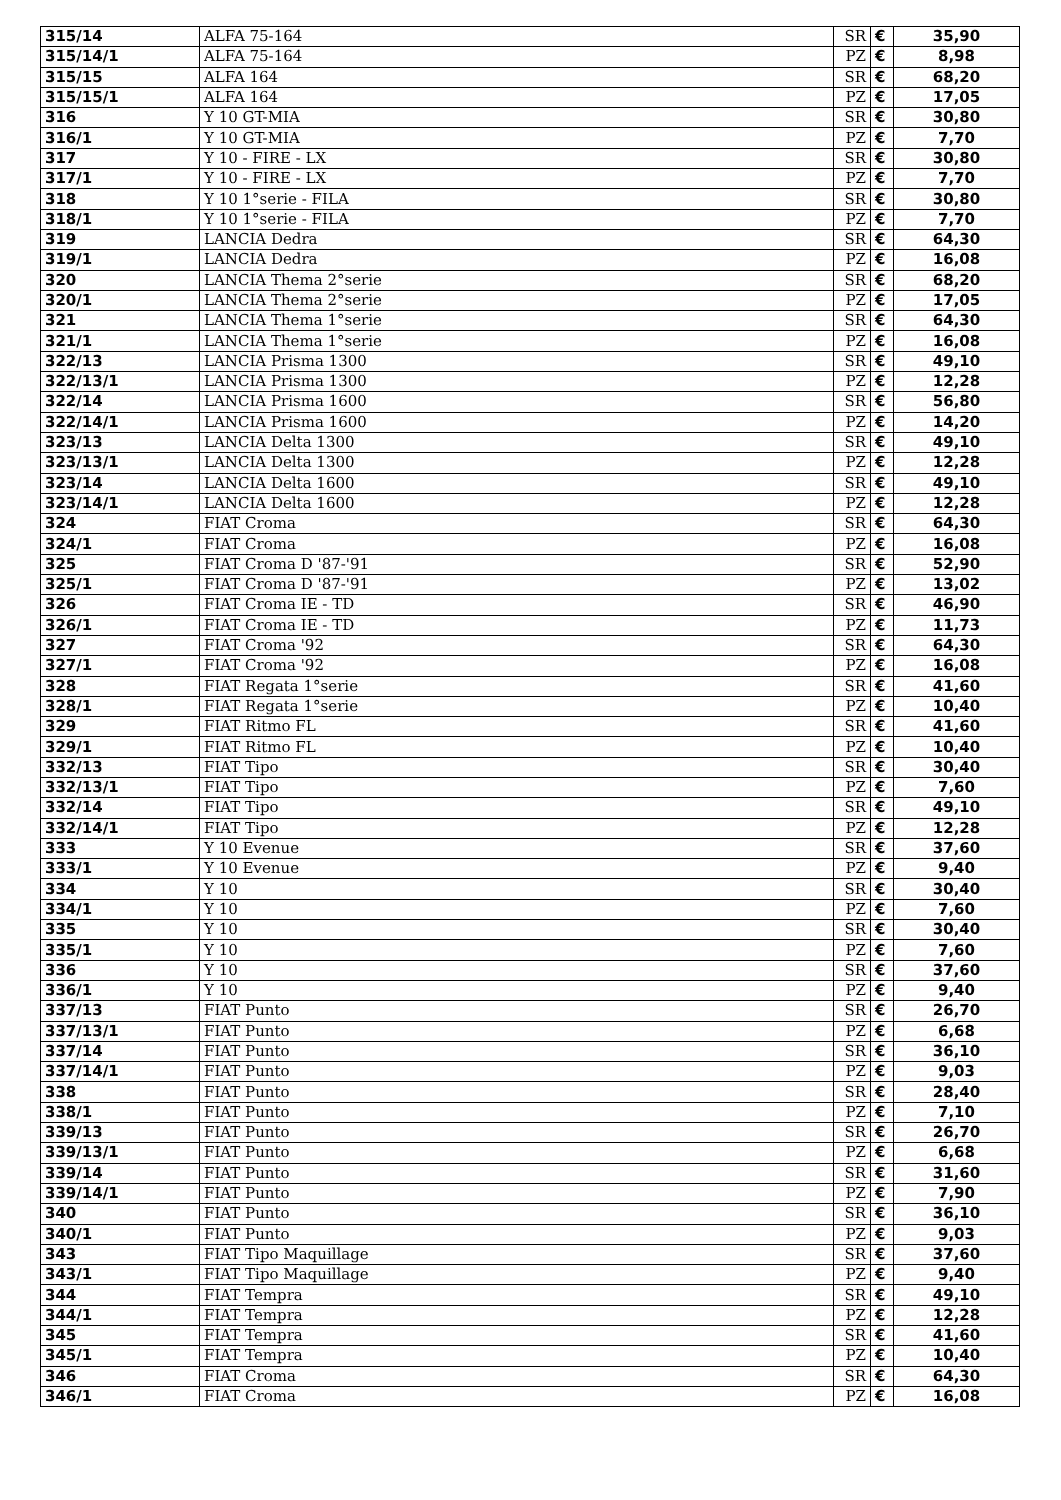| 315/14 | ALFA 75-164 | SR | € | 35,90 |
| 315/14/1 | ALFA 75-164 | PZ | € | 8,98 |
| 315/15 | ALFA 164 | SR | € | 68,20 |
| 315/15/1 | ALFA 164 | PZ | € | 17,05 |
| 316 | Y 10 GT-MIA | SR | € | 30,80 |
| 316/1 | Y 10 GT-MIA | PZ | € | 7,70 |
| 317 | Y 10 - FIRE - LX | SR | € | 30,80 |
| 317/1 | Y 10 - FIRE - LX | PZ | € | 7,70 |
| 318 | Y 10 1°serie - FILA | SR | € | 30,80 |
| 318/1 | Y 10 1°serie - FILA | PZ | € | 7,70 |
| 319 | LANCIA Dedra | SR | € | 64,30 |
| 319/1 | LANCIA Dedra | PZ | € | 16,08 |
| 320 | LANCIA Thema 2°serie | SR | € | 68,20 |
| 320/1 | LANCIA Thema 2°serie | PZ | € | 17,05 |
| 321 | LANCIA Thema 1°serie | SR | € | 64,30 |
| 321/1 | LANCIA Thema 1°serie | PZ | € | 16,08 |
| 322/13 | LANCIA Prisma 1300 | SR | € | 49,10 |
| 322/13/1 | LANCIA Prisma 1300 | PZ | € | 12,28 |
| 322/14 | LANCIA Prisma 1600 | SR | € | 56,80 |
| 322/14/1 | LANCIA Prisma 1600 | PZ | € | 14,20 |
| 323/13 | LANCIA Delta 1300 | SR | € | 49,10 |
| 323/13/1 | LANCIA Delta 1300 | PZ | € | 12,28 |
| 323/14 | LANCIA Delta 1600 | SR | € | 49,10 |
| 323/14/1 | LANCIA Delta 1600 | PZ | € | 12,28 |
| 324 | FIAT Croma | SR | € | 64,30 |
| 324/1 | FIAT Croma | PZ | € | 16,08 |
| 325 | FIAT Croma D '87-'91 | SR | € | 52,90 |
| 325/1 | FIAT Croma D '87-'91 | PZ | € | 13,02 |
| 326 | FIAT Croma IE - TD | SR | € | 46,90 |
| 326/1 | FIAT Croma IE - TD | PZ | € | 11,73 |
| 327 | FIAT Croma '92 | SR | € | 64,30 |
| 327/1 | FIAT Croma '92 | PZ | € | 16,08 |
| 328 | FIAT Regata 1°serie | SR | € | 41,60 |
| 328/1 | FIAT Regata 1°serie | PZ | € | 10,40 |
| 329 | FIAT Ritmo FL | SR | € | 41,60 |
| 329/1 | FIAT Ritmo FL | PZ | € | 10,40 |
| 332/13 | FIAT Tipo | SR | € | 30,40 |
| 332/13/1 | FIAT Tipo | PZ | € | 7,60 |
| 332/14 | FIAT Tipo | SR | € | 49,10 |
| 332/14/1 | FIAT Tipo | PZ | € | 12,28 |
| 333 | Y 10 Evenue | SR | € | 37,60 |
| 333/1 | Y 10 Evenue | PZ | € | 9,40 |
| 334 | Y 10 | SR | € | 30,40 |
| 334/1 | Y 10 | PZ | € | 7,60 |
| 335 | Y 10 | SR | € | 30,40 |
| 335/1 | Y 10 | PZ | € | 7,60 |
| 336 | Y 10 | SR | € | 37,60 |
| 336/1 | Y 10 | PZ | € | 9,40 |
| 337/13 | FIAT Punto | SR | € | 26,70 |
| 337/13/1 | FIAT Punto | PZ | € | 6,68 |
| 337/14 | FIAT Punto | SR | € | 36,10 |
| 337/14/1 | FIAT Punto | PZ | € | 9,03 |
| 338 | FIAT Punto | SR | € | 28,40 |
| 338/1 | FIAT Punto | PZ | € | 7,10 |
| 339/13 | FIAT Punto | SR | € | 26,70 |
| 339/13/1 | FIAT Punto | PZ | € | 6,68 |
| 339/14 | FIAT Punto | SR | € | 31,60 |
| 339/14/1 | FIAT Punto | PZ | € | 7,90 |
| 340 | FIAT Punto | SR | € | 36,10 |
| 340/1 | FIAT Punto | PZ | € | 9,03 |
| 343 | FIAT Tipo Maquillage | SR | € | 37,60 |
| 343/1 | FIAT Tipo Maquillage | PZ | € | 9,40 |
| 344 | FIAT Tempra | SR | € | 49,10 |
| 344/1 | FIAT Tempra | PZ | € | 12,28 |
| 345 | FIAT Tempra | SR | € | 41,60 |
| 345/1 | FIAT Tempra | PZ | € | 10,40 |
| 346 | FIAT Croma | SR | € | 64,30 |
| 346/1 | FIAT Croma | PZ | € | 16,08 |